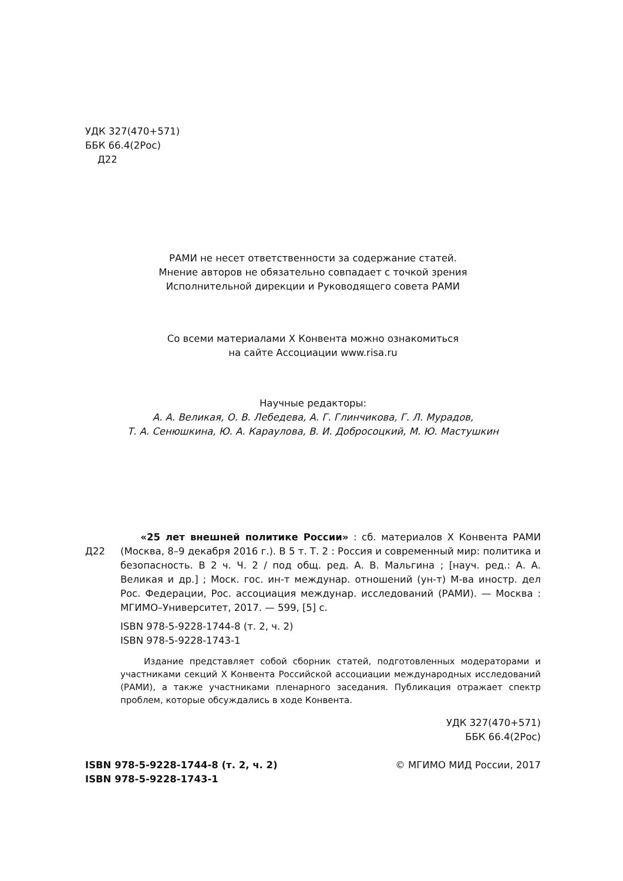УДК 327(470+571)
ББК 66.4(2Рос)
Д22
РАМИ не несет ответственности за содержание статей.
Мнение авторов не обязательно совпадает с точкой зрения
Исполнительной дирекции и Руководящего совета РАМИ
Со всеми материалами X Конвента можно ознакомиться
на сайте Ассоциации www.risa.ru
Научные редакторы:
А. А. Великая, О. В. Лебедева, А. Г. Глинчикова, Г. Л. Мурадов,
Т. А. Сенюшкина, Ю. А. Караулова, В. И. Добросоцкий, М. Ю. Мастушкин
Д22
«25 лет внешней политике России» : сб. материалов X Конвента РАМИ (Москва, 8–9 декабря 2016 г.). В 5 т. Т. 2 : Россия и современный мир: политика и безопасность. В 2 ч. Ч. 2 / под общ. ред. А. В. Мальгина ; [науч. ред.: А. А. Великая и др.] ; Моск. гос. ин-т междунар. отношений (ун-т) М-ва иностр. дел Рос. Федерации, Рос. ассоциация междунар. исследований (РАМИ). — Москва : МГИМО–Университет, 2017. — 599, [5] с.
ISBN 978-5-9228-1744-8 (т. 2, ч. 2)
ISBN 978-5-9228-1743-1
Издание представляет собой сборник статей, подготовленных модераторами и участниками секций X Конвента Российской ассоциации международных исследований (РАМИ), а также участниками пленарного заседания. Публикация отражает спектр проблем, которые обсуждались в ходе Конвента.
УДК 327(470+571)
ББК 66.4(2Рос)
ISBN 978-5-9228-1744-8 (т. 2, ч. 2)
ISBN 978-5-9228-1743-1
© МГИМО МИД России, 2017